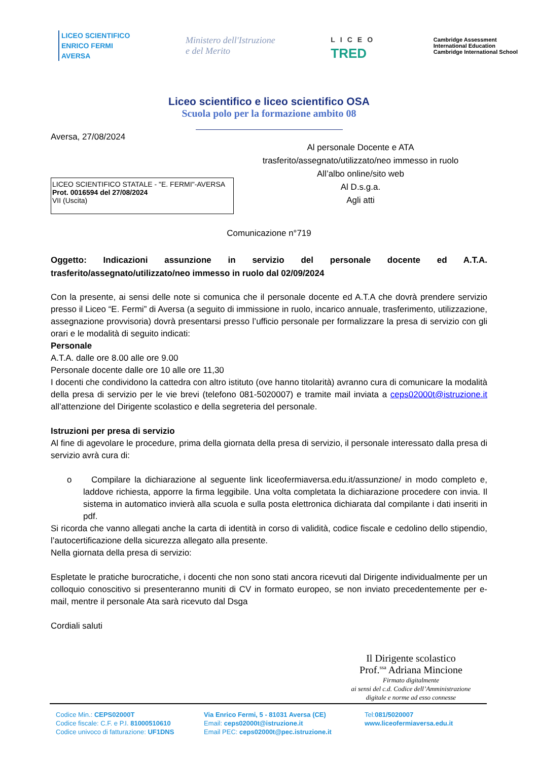LICEO SCIENTIFICO
ENRICO FERMI
AVERSA
Ministero dell'Istruzione
e del Merito
LICEO
TRED
Cambridge Assessment
International Education
Cambridge International School
Liceo scientifico e liceo scientifico OSA
Scuola polo per la formazione ambito 08
Aversa, 27/08/2024
LICEO SCIENTIFICO STATALE - "E. FERMI"-AVERSA
Prot. 0016594 del 27/08/2024
VII (Uscita)
Al personale Docente e ATA
trasferito/assegnato/utilizzato/neo immesso in ruolo
All’albo online/sito web
Al D.s.g.a.
Agli atti
Comunicazione n°719
Oggetto: Indicazioni assunzione in servizio del personale docente ed A.T.A. trasferito/assegnato/utilizzato/neo immesso in ruolo dal 02/09/2024
Con la presente, ai sensi delle note si comunica che il personale docente ed A.T.A che dovrà prendere servizio presso il Liceo “E. Fermi” di Aversa (a seguito di immissione in ruolo, incarico annuale, trasferimento, utilizzazione, assegnazione provvisoria) dovrà presentarsi presso l’ufficio personale per formalizzare la presa di servizio con gli orari e le modalità di seguito indicati:
Personale
A.T.A. dalle ore 8.00 alle ore 9.00
Personale docente dalle ore 10 alle ore 11,30
I docenti che condividono la cattedra con altro istituto (ove hanno titolarità) avranno cura di comunicare la modalità della presa di servizio per le vie brevi (telefono 081-5020007) e tramite mail inviata a ceps02000t@istruzione.it all’attenzione del Dirigente scolastico e della segreteria del personale.
Istruzioni per presa di servizio
Al fine di agevolare le procedure, prima della giornata della presa di servizio, il personale interessato dalla presa di servizio avrà cura di:
o Compilare la dichiarazione al seguente link liceofermiaversa.edu.it/assunzione/ in modo completo e, laddove richiesta, apporre la firma leggibile. Una volta completata la dichiarazione procedere con invia. Il sistema in automatico invierà alla scuola e sulla posta elettronica dichiarata dal compilante i dati inseriti in pdf.
Si ricorda che vanno allegati anche la carta di identità in corso di validità, codice fiscale e cedolino dello stipendio, l’autocertificazione della sicurezza allegato alla presente.
Nella giornata della presa di servizio:
Espletate le pratiche burocratiche, i docenti che non sono stati ancora ricevuti dal Dirigente individualmente per un colloquio conoscitivo si presenteranno muniti di CV in formato europeo, se non inviato precedentemente per e-mail, mentre il personale Ata sarà ricevuto dal Dsga
Cordiali saluti
Il Dirigente scolastico
Prof.<sup>ssa</sup> Adriana Mincione
Firmato digitalmente
ai sensi del c.d. Codice dell’Amministrazione
digitale e norme ad esso connesse
Codice Min.: CEPS02000T
Codice fiscale: C.F. e P.I. 81000510610
Codice univoco di fatturazione: UF1DNS
Via Enrico Fermi, 5 - 81031 Aversa (CE)
Email: ceps02000t@istruzione.it
Email PEC: ceps02000t@pec.istruzione.it
Tel:081/5020007
www.liceofermiaversa.edu.it